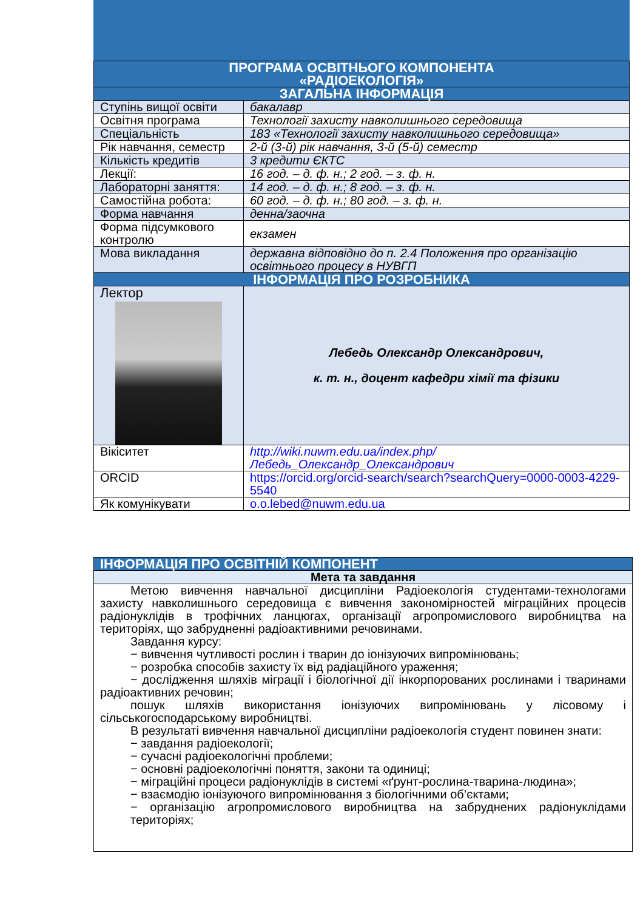| ПРОГРАМА ОСВІТНЬОГО КОМПОНЕНТА «РАДІОЕКОЛОГІЯ» | |
| ЗАГАЛЬНА ІНФОРМАЦІЯ | |
| Ступінь вищої освіти | бакалавр |
| Освітня програма | Технології захисту навколишнього середовища |
| Спеціальність | 183 «Технології захисту навколишнього середовища» |
| Рік навчання, семестр | 2-й (3-й) рік навчання, 3-й (5-й) семестр |
| Кількість кредитів | 3 кредити ЄКТС |
| Лекції: | 16 год. – д. ф. н.; 2 год. – з. ф. н. |
| Лабораторні заняття: | 14 год. – д. ф. н.; 8 год. – з. ф. н. |
| Самостійна робота: | 60 год. – д. ф. н.; 80 год. – з. ф. н. |
| Форма навчання | денна/заочна |
| Форма підсумкового контролю | екзамен |
| Мова викладання | державна відповідно до п. 2.4 Положення про організацію освітнього процесу в НУВГП |
| ІНФОРМАЦІЯ ПРО РОЗРОБНИКА | |
| Лектор | Лебедь Олександр Олександрович, к. т. н., доцент кафедри хімії та фізики |
| Вікіситет | http://wiki.nuwm.edu.ua/index.php/ Лебедь_Олександр_Олександрович |
| ORCID | https://orcid.org/orcid-search/search?searchQuery=0000-0003-4229-5540 |
| Як комунікувати | o.o.lebed@nuwm.edu.ua |
| ІНФОРМАЦІЯ ПРО ОСВІТНІЙ КОМПОНЕНТ |
| Мета та завдання |
| Метою вивчення навчальної дисципліни Радіоекологія студентами-технологами захисту навколишнього середовища є вивчення закономірностей міграційних процесів радіонуклідів в трофічних ланцюгах, організації агропромислового виробництва на територіях, що забрудненні радіоактивними речовинами. Завдання курсу: − вивчення чутливості рослин і тварин до іонізуючих випромінювань; − розробка способів захисту їх від радіаційного ураження; − дослідження шляхів міграції і біологічної дії інкорпорованих рослинами і тваринами радіоактивних речовин; пошук шляхів використання іонізуючих випромінювань у лісовому і сільськогосподарському виробництві. В результаті вивчення навчальної дисципліни радіоекологія студент повинен знати: − завдання радіоекології; − сучасні радіоекологічні проблеми; − основні радіоекологічні поняття, закони та одиниці; − міграційні процеси радіонуклідів в системі «ґрунт-рослина-тварина-людина»; − взаємодію іонізуючого випромінювання з біологічними об’єктами; − організацію агропромислового виробництва на забруднених радіонуклідами територіях; |